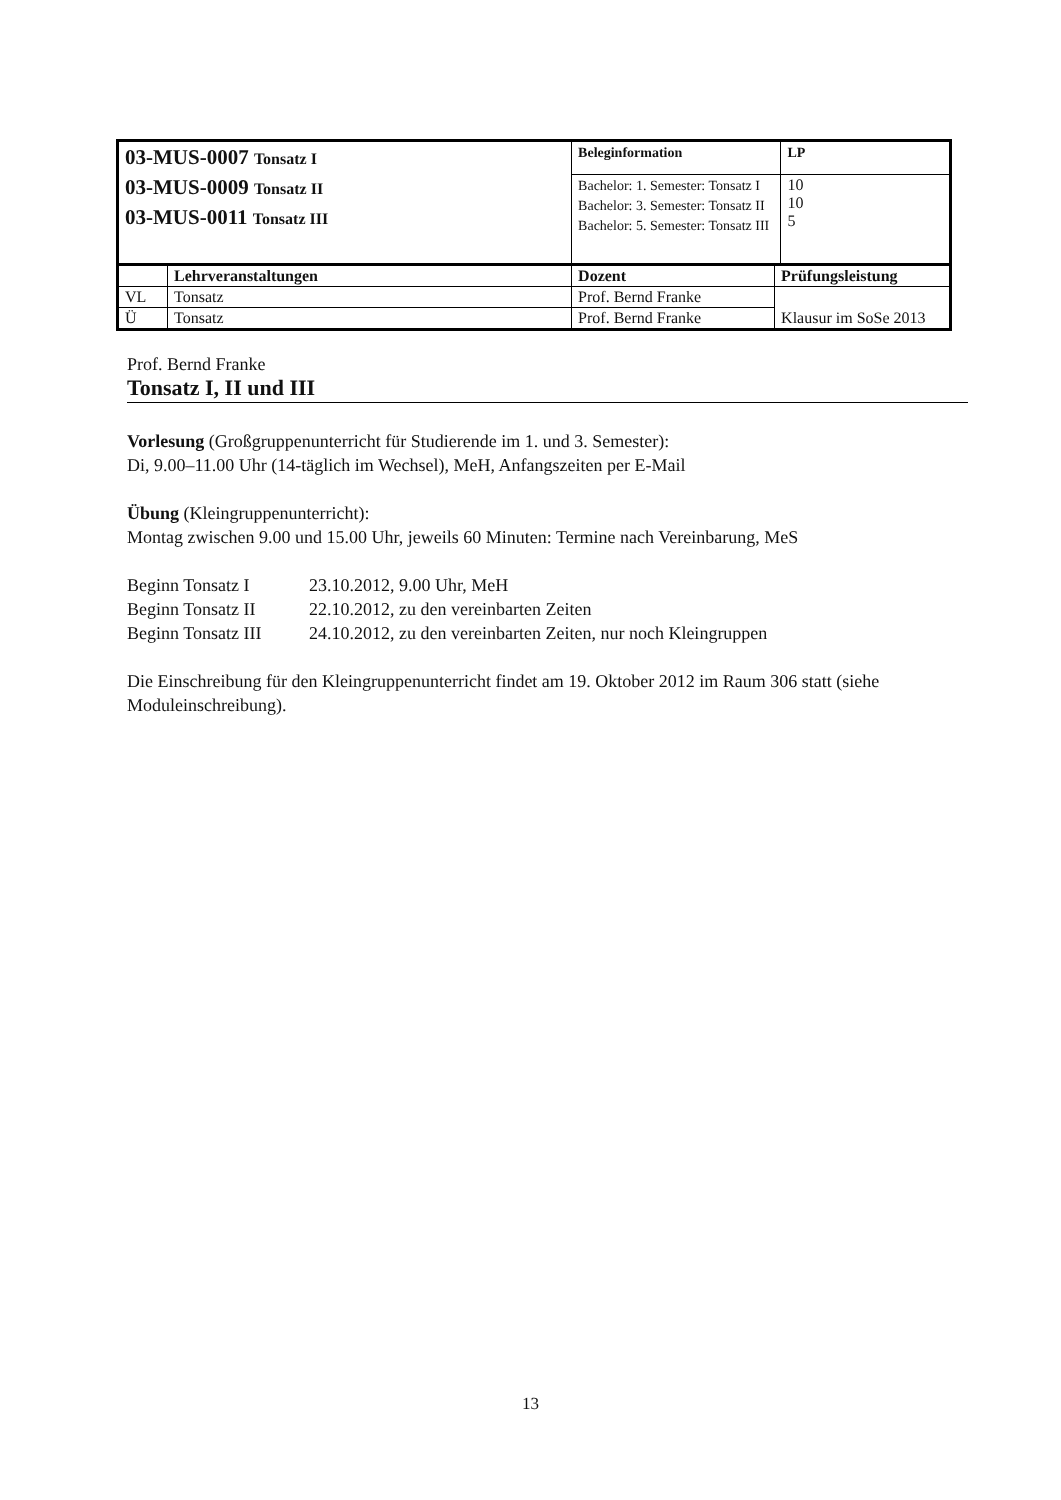| 03-MUS-0007 Tonsatz I 03-MUS-0009 Tonsatz II 03-MUS-0011 Tonsatz III | | Beleginformation | | LP |
| | | Bachelor: 1. Semester: Tonsatz I Bachelor: 3. Semester: Tonsatz II Bachelor: 5. Semester: Tonsatz III | | 10 10 5 |
| | Lehrveranstaltungen | Dozent | Prüfungsleistung | |
| VL | Tonsatz | Prof. Bernd Franke | Klausur im SoSe 2013 | |
| Ü | Tonsatz | Prof. Bernd Franke | | |
Prof. Bernd Franke
Tonsatz I, II und III
Vorlesung (Großgruppenunterricht für Studierende im 1. und 3. Semester):
Di, 9.00–11.00 Uhr (14-täglich im Wechsel), MeH, Anfangszeiten per E-Mail
Übung (Kleingruppenunterricht):
Montag zwischen 9.00 und 15.00 Uhr, jeweils 60 Minuten: Termine nach Vereinbarung, MeS
| Beginn Tonsatz I | 23.10.2012, 9.00 Uhr, MeH |
| Beginn Tonsatz II | 22.10.2012, zu den vereinbarten Zeiten |
| Beginn Tonsatz III | 24.10.2012, zu den vereinbarten Zeiten, nur noch Kleingruppen |
Die Einschreibung für den Kleingruppenunterricht findet am 19. Oktober 2012 im Raum 306 statt (siehe Moduleinschreibung).
13